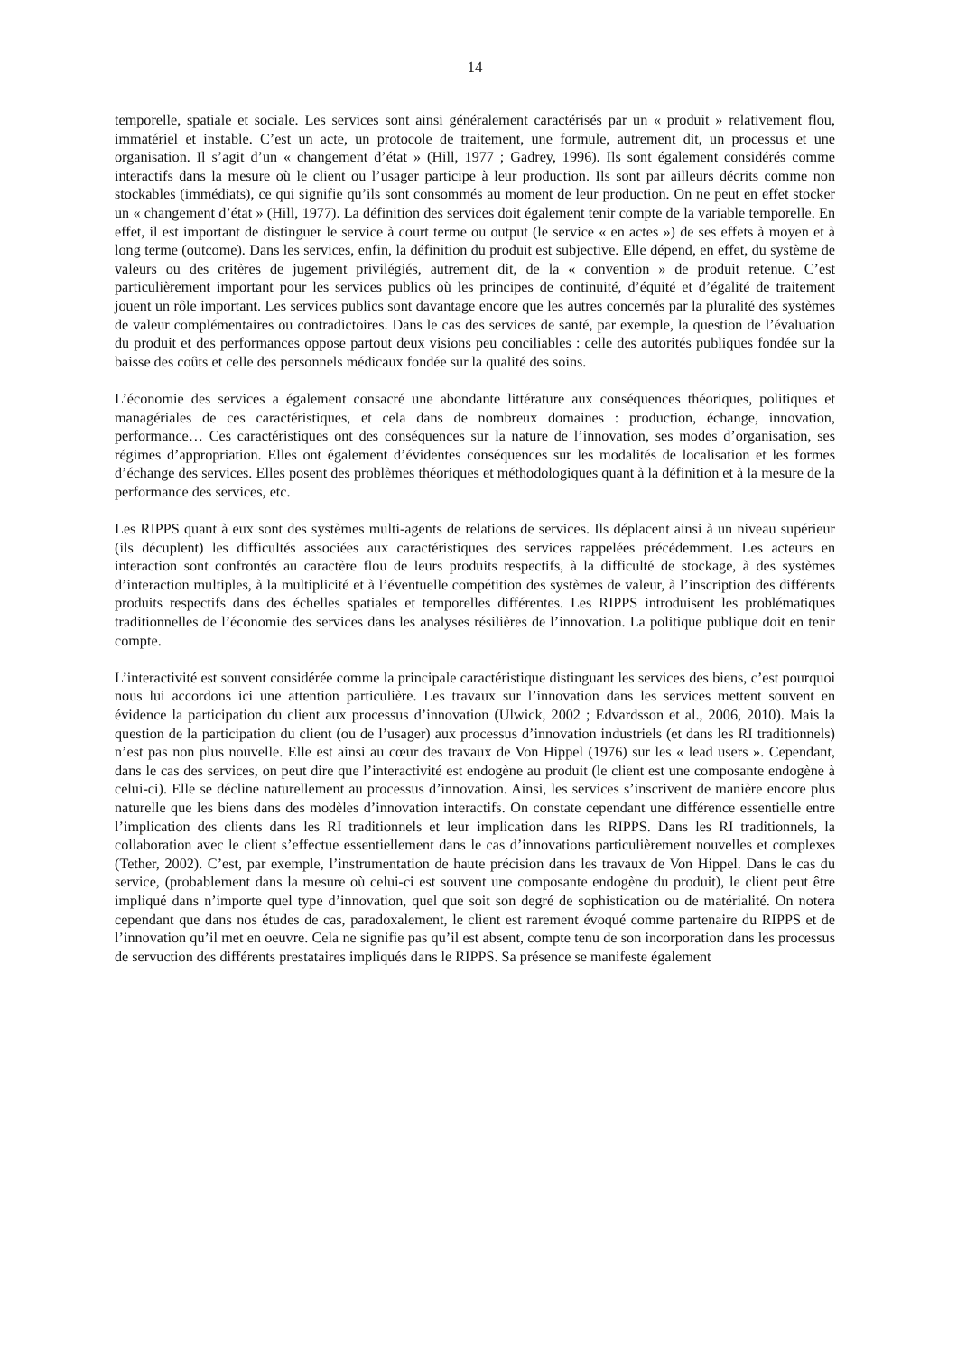14
temporelle, spatiale et sociale. Les services sont ainsi généralement caractérisés par un « produit » relativement flou, immatériel et instable. C’est un acte, un protocole de traitement, une formule, autrement dit, un processus et une organisation. Il s’agit d’un « changement d’état » (Hill, 1977 ; Gadrey, 1996). Ils sont également considérés comme interactifs dans la mesure où le client ou l’usager participe à leur production. Ils sont par ailleurs décrits comme non stockables (immédiats), ce qui signifie qu’ils sont consommés au moment de leur production. On ne peut en effet stocker un « changement d’état » (Hill, 1977). La définition des services doit également tenir compte de la variable temporelle. En effet, il est important de distinguer le service à court terme ou output (le service « en actes ») de ses effets à moyen et à long terme (outcome). Dans les services, enfin, la définition du produit est subjective. Elle dépend, en effet, du système de valeurs ou des critères de jugement privilégiés, autrement dit, de la « convention » de produit retenue. C’est particulièrement important pour les services publics où les principes de continuité, d’équité et d’égalité de traitement jouent un rôle important. Les services publics sont davantage encore que les autres concernés par la pluralité des systèmes de valeur complémentaires ou contradictoires. Dans le cas des services de santé, par exemple, la question de l’évaluation du produit et des performances oppose partout deux visions peu conciliables : celle des autorités publiques fondée sur la baisse des coûts et celle des personnels médicaux fondée sur la qualité des soins.
L’économie des services a également consacré une abondante littérature aux conséquences théoriques, politiques et managériales de ces caractéristiques, et cela dans de nombreux domaines : production, échange, innovation, performance… Ces caractéristiques ont des conséquences sur la nature de l’innovation, ses modes d’organisation, ses régimes d’appropriation. Elles ont également d’évidentes conséquences sur les modalités de localisation et les formes d’échange des services. Elles posent des problèmes théoriques et méthodologiques quant à la définition et à la mesure de la performance des services, etc.
Les RIPPS quant à eux sont des systèmes multi-agents de relations de services. Ils déplacent ainsi à un niveau supérieur (ils décuplent) les difficultés associées aux caractéristiques des services rappelées précédemment. Les acteurs en interaction sont confrontés au caractère flou de leurs produits respectifs, à la difficulté de stockage, à des systèmes d’interaction multiples, à la multiplicité et à l’éventuelle compétition des systèmes de valeur, à l’inscription des différents produits respectifs dans des échelles spatiales et temporelles différentes. Les RIPPS introduisent les problématiques traditionnelles de l’économie des services dans les analyses résilières de l’innovation. La politique publique doit en tenir compte.
L’interactivité est souvent considérée comme la principale caractéristique distinguant les services des biens, c’est pourquoi nous lui accordons ici une attention particulière. Les travaux sur l’innovation dans les services mettent souvent en évidence la participation du client aux processus d’innovation (Ulwick, 2002 ; Edvardsson et al., 2006, 2010). Mais la question de la participation du client (ou de l’usager) aux processus d’innovation industriels (et dans les RI traditionnels) n’est pas non plus nouvelle. Elle est ainsi au cœur des travaux de Von Hippel (1976) sur les « lead users ». Cependant, dans le cas des services, on peut dire que l’interactivité est endogène au produit (le client est une composante endogène à celui-ci). Elle se décline naturellement au processus d’innovation. Ainsi, les services s’inscrivent de manière encore plus naturelle que les biens dans des modèles d’innovation interactifs. On constate cependant une différence essentielle entre l’implication des clients dans les RI traditionnels et leur implication dans les RIPPS. Dans les RI traditionnels, la collaboration avec le client s’effectue essentiellement dans le cas d’innovations particulièrement nouvelles et complexes (Tether, 2002). C’est, par exemple, l’instrumentation de haute précision dans les travaux de Von Hippel. Dans le cas du service, (probablement dans la mesure où celui-ci est souvent une composante endogène du produit), le client peut être impliqué dans n’importe quel type d’innovation, quel que soit son degré de sophistication ou de matérialité. On notera cependant que dans nos études de cas, paradoxalement, le client est rarement évoqué comme partenaire du RIPPS et de l’innovation qu’il met en oeuvre. Cela ne signifie pas qu’il est absent, compte tenu de son incorporation dans les processus de servuction des différents prestataires impliqués dans le RIPPS. Sa présence se manifeste également